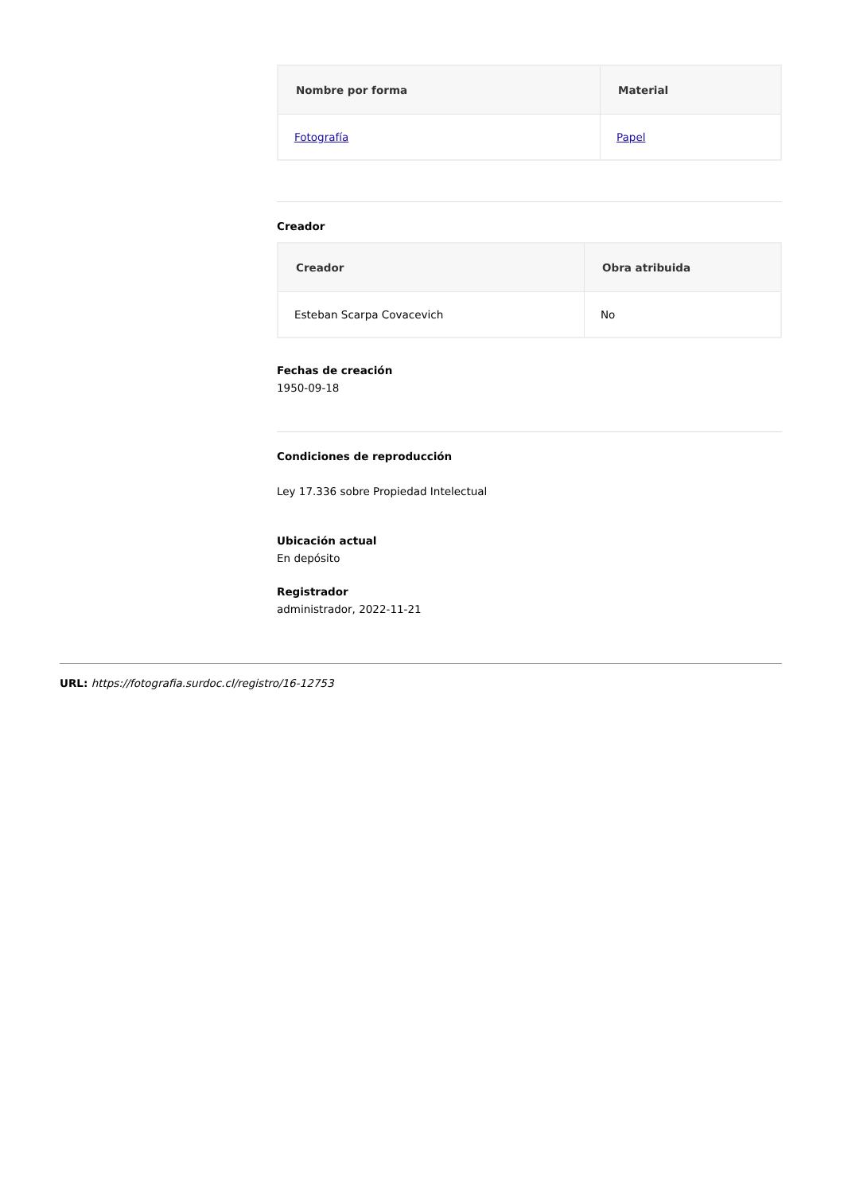| Nombre por forma | Material |
| --- | --- |
| Fotografía | Papel |
Creador
| Creador | Obra atribuida |
| --- | --- |
| Esteban Scarpa Covacevich | No |
Fechas de creación
1950-09-18
Condiciones de reproducción
Ley 17.336 sobre Propiedad Intelectual
Ubicación actual
En depósito
Registrador
administrador, 2022-11-21
URL: https://fotografia.surdoc.cl/registro/16-12753